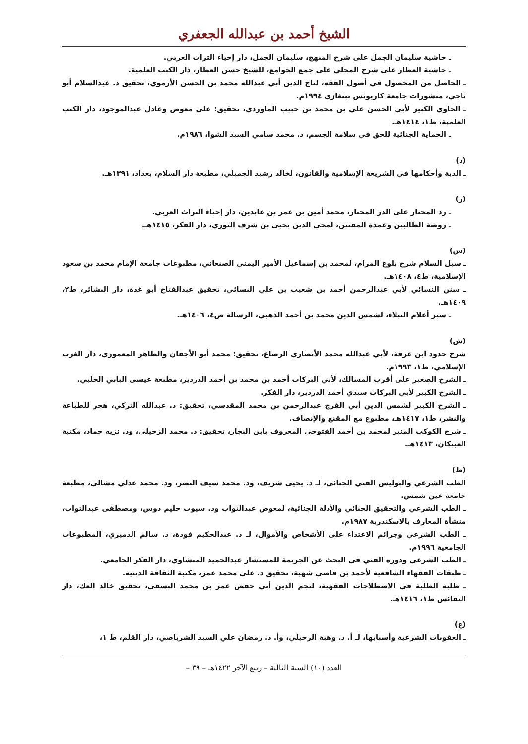الشيخ أحمد بن عبدالله الجعفري
ـ حاشية سليمان الجمل على شرح المنهج، سليمان الجمل، دار إحياء التراث العربي.
ـ حاشية العطار على شرح المحلي على جمع الجوامع، للشيخ حسن العطار، دار الكتب العلمية.
ـ الحاصل من المحصول في أصول الفقه، لتاج الدين أبي عبدالله محمد بن الحسن الأرموي، تحقيق د. عبدالسلام أبو ناجي، منشورات جامعة كاريونس ببنغازي ١٩٩٤م.
ـ الحاوي الكبير لأبي الحسن علي بن محمد بن حبيب الماوردي، تحقيق: علي معوض وعادل عبدالموجود، دار الكتب العلمية، ط١، ١٤١٤هـ.
ـ الحماية الجنائية للحق في سلامة الجسم، د. محمد سامي السيد الشوا، ١٩٨٦م.
(د)
ـ الدية وأحكامها في الشريعة الإسلامية والقانون، لخالد رشيد الجميلي، مطبعة دار السلام، بغداد، ١٣٩١هـ.
(ر)
ـ رد المحتار على الدر المختار، محمد أمين بن عمر بن عابدين، دار إحياء التراث العربي.
ـ روضة الطالبين وعمدة المفتين، لمحي الدين يحيى بن شرف النوري، دار الفكر، ١٤١٥هـ.
(س)
ـ سبل السلام شرح بلوغ المرام، لمحمد بن إسماعيل الأمير اليمني الصنعاني، مطبوعات جامعة الإمام محمد بن سعود الإسلامية، ط٤، ١٤٠٨هـ.
ـ سنن النسائي لأبي عبدالرحمن أحمد بن شعيب بن علي النسائي، تحقيق عبدالفتاح أبو غدة، دار البشائر، ط٢، ١٤٠٩هـ.
ـ سير أعلام النبلاء، لشمس الدين محمد بن أحمد الذهبي، الرسالة ص٤، ١٤٠٦هـ.
(ش)
شرح حدود ابن عرفة، لأبي عبدالله محمد الأنصاري الرصاع، تحقيق: محمد أبو الأجفان والطاهر المعموري، دار الغرب الإسلامي، ط١، ١٩٩٣م.
ـ الشرح الصغير على أقرب المسالك، لأبي البركات أحمد بن محمد بن أحمد الدردير، مطبعة عيسى البابي الحلبي.
ـ الشرح الكبير لأبي البركات سيدي أحمد الدردير، دار الفكر.
ـ الشرح الكبير لشمس الدين أبي الفرج عبدالرحمن بن محمد المقدسي، تحقيق: د. عبدالله التركي، هجر للطباعة والنشر، ط١، ١٤١٧هـ، مطبوع مع المقنع والإنصاف.
ـ شرح الكوكب المنير لمحمد بن أحمد الفتوحي المعروف بابن النجار، تحقيق: د. محمد الزحيلي، ود. نزيه حماد، مكتبة العبيكان، ١٤١٣هـ.
(ط)
الطب الشرعي والبوليس الفني الجنائي، لـ د. يحيى شريف، ود. محمد سيف النصر، ود. محمد عدلي مشالي، مطبعة جامعة عين شمس.
ـ الطب الشرعي والتحقيق الجنائي والأدلة الجنائية، لمعوض عبدالتواب ود. سيوت حليم دوس، ومصطفى عبدالتواب، منشأة المعارف بالاسكندرية ١٩٨٧م.
ـ الطب الشرعي وجرائم الاعتداء على الأشخاص والأموال، لـ د. عبدالحكيم فودة، د. سالم الدميري، المطبوعات الجامعية ١٩٩٦م.
ـ الطب الشرعي ودوره الفني في البحث عن الجريمة للمستشار عبدالحميد المنشاوي، دار الفكر الجامعي.
ـ طبقات الفقهاء الشافعية لأحمد بن قاضي شهبة، تحقيق د. علي محمد عمر، مكتبة الثقافة الدينية.
ـ طلبة الطلبة في الاصطلاحات الفقهية، لنجم الدين أبي حفص عمر بن محمد النسفي، تحقيق خالد العك، دار النفائس ط١، ١٤١٦هـ.
(ع)
ـ العقوبات الشرعية وأسبابها، لـ أ. د. وهبة الزحيلي، وأ. د. رمضان علي السيد الشرباصي، دار القلم، ط ١،
العدد (١٠) السنة الثالثة – ربيع الآخر ١٤٢٢هـ – ٣٩ –